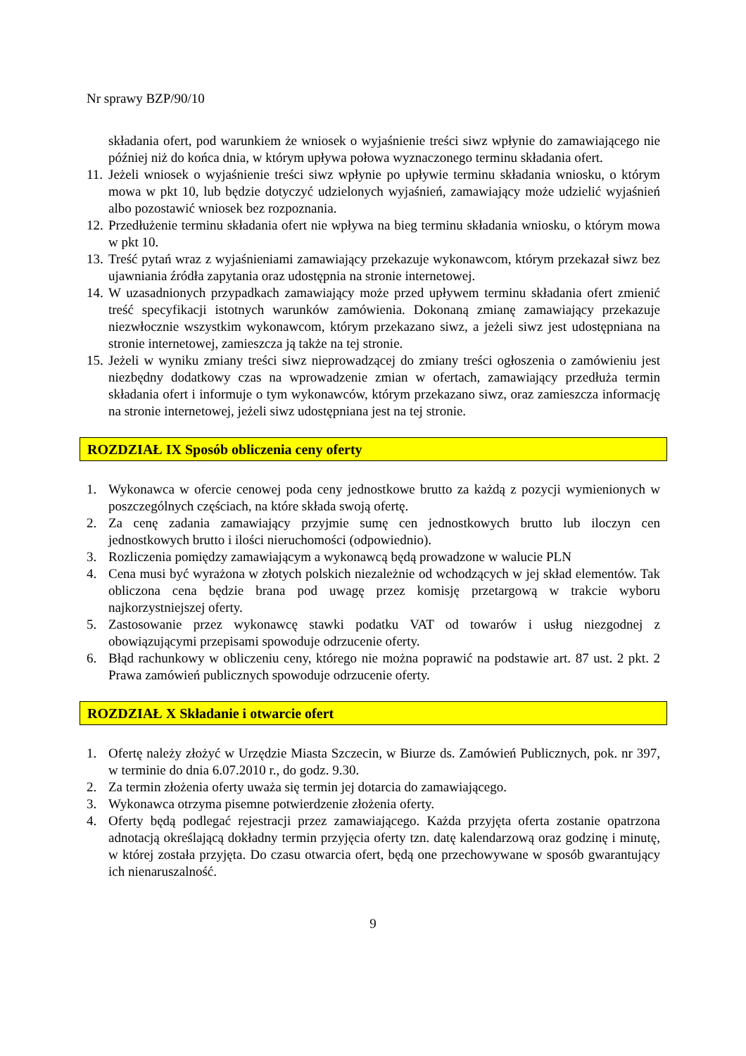Nr sprawy BZP/90/10
składania ofert, pod warunkiem że wniosek o wyjaśnienie treści siwz wpłynie do zamawiającego nie później niż do końca dnia, w którym upływa połowa wyznaczonego terminu składania ofert.
11. Jeżeli wniosek o wyjaśnienie treści siwz wpłynie po upływie terminu składania wniosku, o którym mowa w pkt 10, lub będzie dotyczyć udzielonych wyjaśnień, zamawiający może udzielić wyjaśnień albo pozostawić wniosek bez rozpoznania.
12. Przedłużenie terminu składania ofert nie wpływa na bieg terminu składania wniosku, o którym mowa w pkt 10.
13. Treść pytań wraz z wyjaśnieniami zamawiający przekazuje wykonawcom, którym przekazał siwz bez ujawniania źródła zapytania oraz udostępnia na stronie internetowej.
14. W uzasadnionych przypadkach zamawiający może przed upływem terminu składania ofert zmienić treść specyfikacji istotnych warunków zamówienia. Dokonaną zmianę zamawiający przekazuje niezwłocznie wszystkim wykonawcom, którym przekazano siwz, a jeżeli siwz jest udostępniana na stronie internetowej, zamieszcza ją także na tej stronie.
15. Jeżeli w wyniku zmiany treści siwz nieprowadzącej do zmiany treści ogłoszenia o zamówieniu jest niezbędny dodatkowy czas na wprowadzenie zmian w ofertach, zamawiający przedłuża termin składania ofert i informuje o tym wykonawców, którym przekazano siwz, oraz zamieszcza informację na stronie internetowej, jeżeli siwz udostępniana jest na tej stronie.
ROZDZIAŁ IX Sposób obliczenia ceny oferty
1. Wykonawca w ofercie cenowej poda ceny jednostkowe brutto za każdą z pozycji wymienionych w poszczególnych częściach, na które składa swoją ofertę.
2. Za cenę zadania zamawiający przyjmie sumę cen jednostkowych brutto lub iloczyn cen jednostkowych brutto i ilości nieruchomości (odpowiednio).
3. Rozliczenia pomiędzy zamawiającym a wykonawcą będą prowadzone w walucie PLN
4. Cena musi być wyrażona w złotych polskich niezależnie od wchodzących w jej skład elementów. Tak obliczona cena będzie brana pod uwagę przez komisję przetargową w trakcie wyboru najkorzystniejszej oferty.
5. Zastosowanie przez wykonawcę stawki podatku VAT od towarów i usług niezgodnej z obowiązującymi przepisami spowoduje odrzucenie oferty.
6. Błąd rachunkowy w obliczeniu ceny, którego nie można poprawić na podstawie art. 87 ust. 2 pkt. 2 Prawa zamówień publicznych spowoduje odrzucenie oferty.
ROZDZIAŁ X Składanie i otwarcie ofert
1. Ofertę należy złożyć w Urzędzie Miasta Szczecin, w Biurze ds. Zamówień Publicznych, pok. nr 397, w terminie do dnia 6.07.2010 r., do godz. 9.30.
2. Za termin złożenia oferty uważa się termin jej dotarcia do zamawiającego.
3. Wykonawca otrzyma pisemne potwierdzenie złożenia oferty.
4. Oferty będą podlegać rejestracji przez zamawiającego. Każda przyjęta oferta zostanie opatrzona adnotacją określającą dokładny termin przyjęcia oferty tzn. datę kalendarzową oraz godzinę i minutę, w której została przyjęta. Do czasu otwarcia ofert, będą one przechowywane w sposób gwarantujący ich nienaruszalność.
9